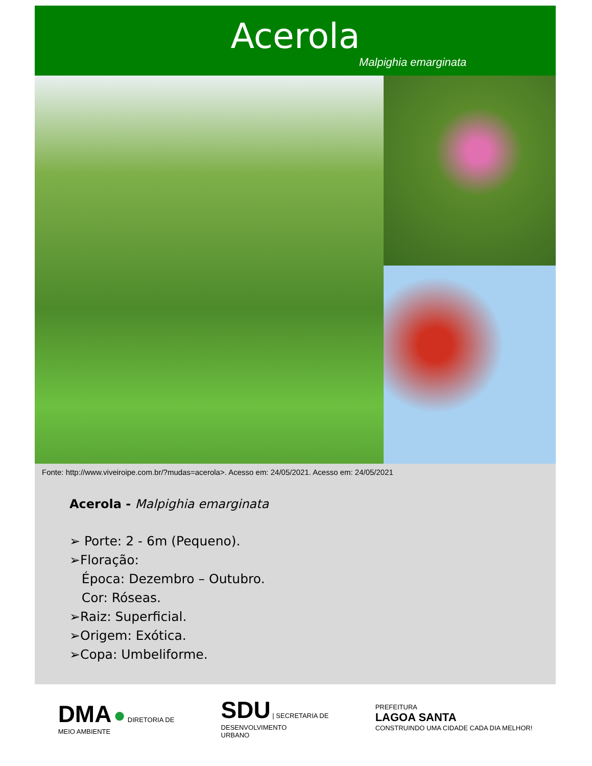Acerola
Malpighia emarginata
Fonte: http://www.viveiroipe.com.br/?mudas=acerola>. Acesso em: 24/05/2021. Acesso em: 24/05/2021
Acerola - Malpighia emarginata
➢ Porte: 2 - 6m (Pequeno).
➢Floração:
Época: Dezembro – Outubro.
Cor: Róseas.
➢Raiz: Superficial.
➢Origem: Exótica.
➢Copa: Umbeliforme.
DMA ● DIRETORIA DE
MEIO AMBIENTE
SDU | SECRETARIA DE
DESENVOLVIMENTO
URBANO
PREFEITURA
LAGOA SANTA
CONSTRUINDO UMA CIDADE CADA DIA MELHOR!